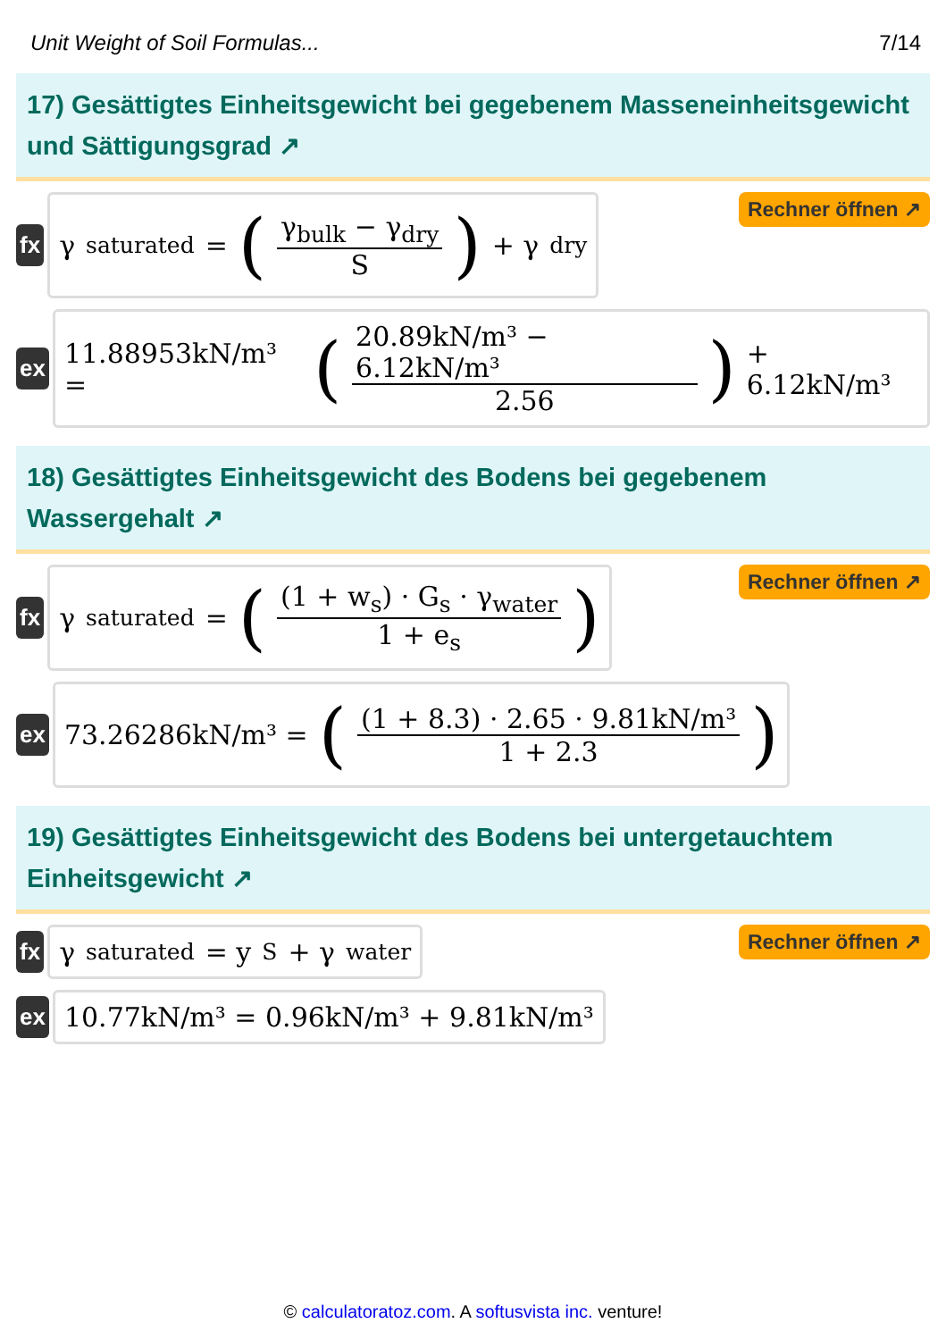Unit Weight of Soil Formulas... 7/14
17) Gesättigtes Einheitsgewicht bei gegebenem Masseneinheitsgewicht und Sättigungsgrad ↗
fx
γ<sub>saturated</sub> = (γ<sub>bulk</sub> − γ<sub>dry</sub> S) + γ<sub>dry</sub>
Rechner öffnen ↗
ex
11.88953kN/m³ = (20.89kN/m³ − 6.12kN/m³ 2.56) + 6.12kN/m³
18) Gesättigtes Einheitsgewicht des Bodens bei gegebenem Wassergehalt ↗
fx
γ<sub>saturated</sub> = ((1 + w<sub>s</sub>) · G<sub>s</sub> · γ<sub>water</sub> 1 + e<sub>s</sub>)
Rechner öffnen ↗
ex
73.26286kN/m³ = ((1 + 8.3) · 2.65 · 9.81kN/m³ 1 + 2.3)
19) Gesättigtes Einheitsgewicht des Bodens bei untergetauchtem Einheitsgewicht ↗
fx
γ<sub>saturated</sub> = y<sub>S</sub> + γ<sub>water</sub>
Rechner öffnen ↗
ex
10.77kN/m³ = 0.96kN/m³ + 9.81kN/m³
© calculatoratoz.com. A softusvista inc. venture!